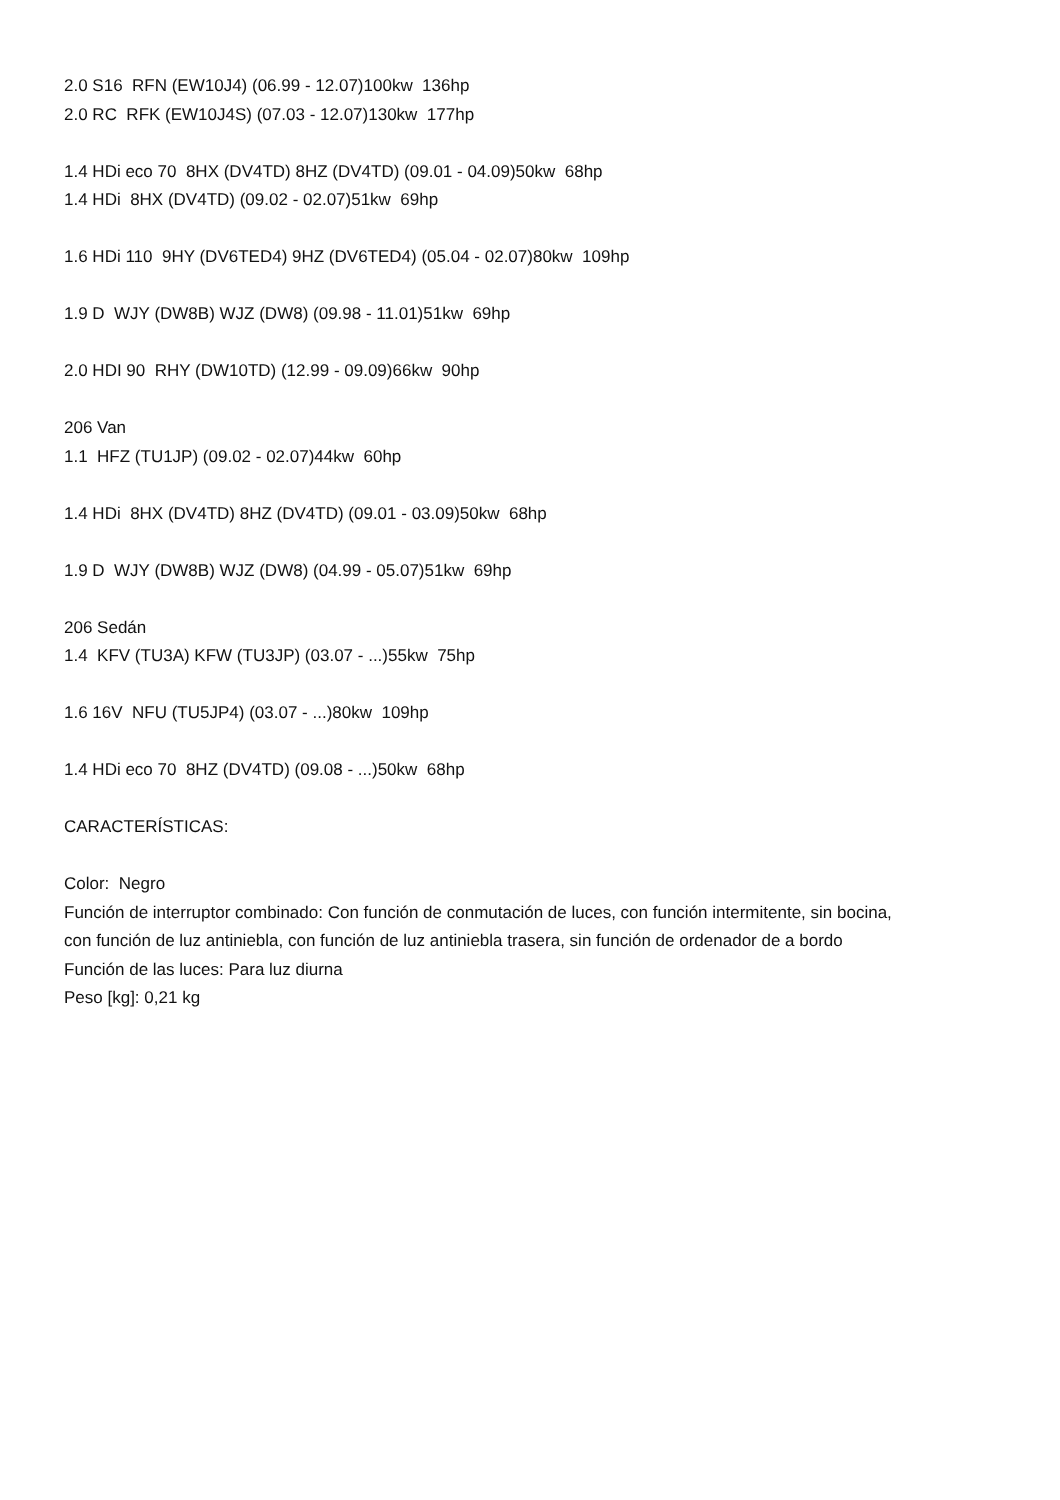2.0 S16 RFN (EW10J4) (06.99 - 12.07)100kw 136hp
2.0 RC RFK (EW10J4S) (07.03 - 12.07)130kw 177hp
1.4 HDi eco 70 8HX (DV4TD) 8HZ (DV4TD) (09.01 - 04.09)50kw 68hp
1.4 HDi 8HX (DV4TD) (09.02 - 02.07)51kw 69hp
1.6 HDi 110 9HY (DV6TED4) 9HZ (DV6TED4) (05.04 - 02.07)80kw 109hp
1.9 D WJY (DW8B) WJZ (DW8) (09.98 - 11.01)51kw 69hp
2.0 HDI 90 RHY (DW10TD) (12.99 - 09.09)66kw 90hp
206 Van
1.1 HFZ (TU1JP) (09.02 - 02.07)44kw 60hp
1.4 HDi 8HX (DV4TD) 8HZ (DV4TD) (09.01 - 03.09)50kw 68hp
1.9 D WJY (DW8B) WJZ (DW8) (04.99 - 05.07)51kw 69hp
206 Sedán
1.4 KFV (TU3A) KFW (TU3JP) (03.07 - ...)55kw 75hp
1.6 16V NFU (TU5JP4) (03.07 - ...)80kw 109hp
1.4 HDi eco 70 8HZ (DV4TD) (09.08 - ...)50kw 68hp
CARACTERÍSTICAS:
Color: Negro
Función de interruptor combinado: Con función de conmutación de luces, con función intermitente, sin bocina,
con función de luz antiniebla, con función de luz antiniebla trasera, sin función de ordenador de a bordo
Función de las luces: Para luz diurna
Peso [kg]: 0,21 kg